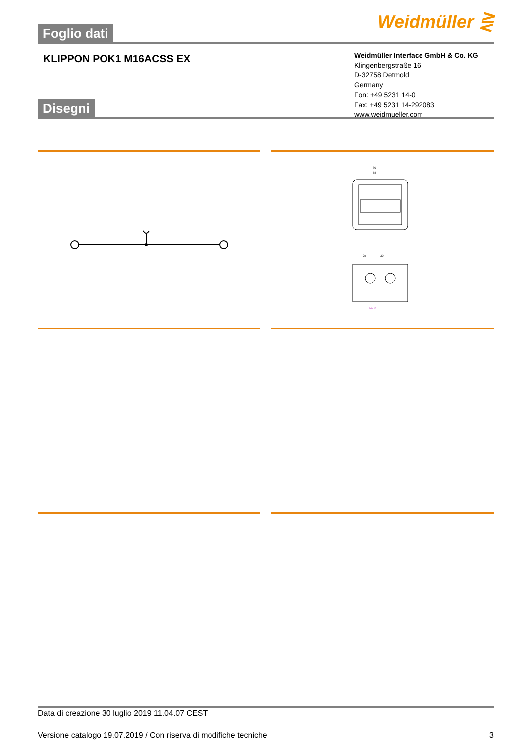Foglio dati Weidmüller ⋛
KLIPPON POK1 M16ACSS EX
Weidmüller Interface GmbH & Co. KG
Klingenbergstraße 16
D-32758 Detmold
Germany
Fon: +49 5231 14-0
Fax: +49 5231 14-292083
www.weidmueller.com
Disegni
80
68
25
30
4xM16
Data di creazione 30 luglio 2019 11.04.07 CEST
Versione catalogo 19.07.2019 / Con riserva di modifiche tecniche 3